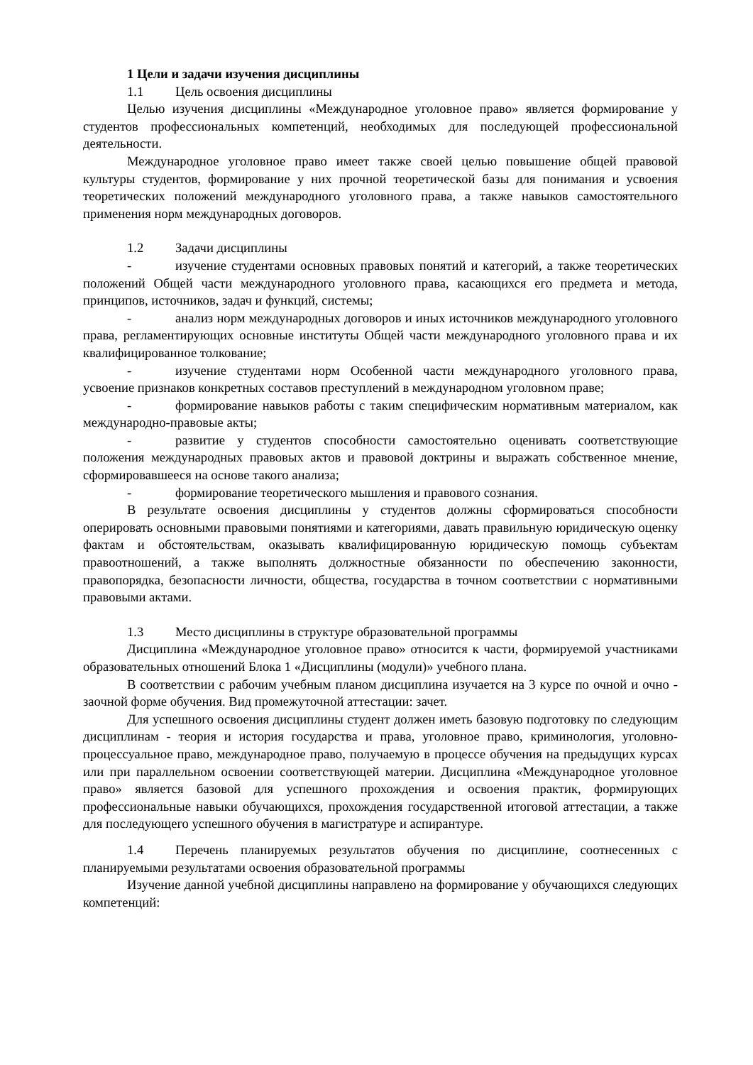1 Цели и задачи изучения дисциплины
1.1 Цель освоения дисциплины
Целью изучения дисциплины «Международное уголовное право» является формирование у студентов профессиональных компетенций, необходимых для последующей профессиональной деятельности.
Международное уголовное право имеет также своей целью повышение общей правовой культуры студентов, формирование у них прочной теоретической базы для понимания и усвоения теоретических положений международного уголовного права, а также навыков самостоятельного применения норм международных договоров.
1.2 Задачи дисциплины
- изучение студентами основных правовых понятий и категорий, а также теоретических положений Общей части международного уголовного права, касающихся его предмета и метода, принципов, источников, задач и функций, системы;
- анализ норм международных договоров и иных источников международного уголовного права, регламентирующих основные институты Общей части международного уголовного права и их квалифицированное толкование;
- изучение студентами норм Особенной части международного уголовного права, усвоение признаков конкретных составов преступлений в международном уголовном праве;
- формирование навыков работы с таким специфическим нормативным материалом, как международно-правовые акты;
- развитие у студентов способности самостоятельно оценивать соответствующие положения международных правовых актов и правовой доктрины и выражать собственное мнение, сформировавшееся на основе такого анализа;
- формирование теоретического мышления и правового сознания.
В результате освоения дисциплины у студентов должны сформироваться способности оперировать основными правовыми понятиями и категориями, давать правильную юридическую оценку фактам и обстоятельствам, оказывать квалифицированную юридическую помощь субъектам правоотношений, а также выполнять должностные обязанности по обеспечению законности, правопорядка, безопасности личности, общества, государства в точном соответствии с нормативными правовыми актами.
1.3 Место дисциплины в структуре образовательной программы
Дисциплина «Международное уголовное право» относится к части, формируемой участниками образовательных отношений Блока 1 «Дисциплины (модули)» учебного плана.
В соответствии с рабочим учебным планом дисциплина изучается на 3 курсе по очной и очно - заочной форме обучения. Вид промежуточной аттестации: зачет.
Для успешного освоения дисциплины студент должен иметь базовую подготовку по следующим дисциплинам - теория и история государства и права, уголовное право, криминология, уголовно-процессуальное право, международное право, получаемую в процессе обучения на предыдущих курсах или при параллельном освоении соответствующей материи. Дисциплина «Международное уголовное право» является базовой для успешного прохождения и освоения практик, формирующих профессиональные навыки обучающихся, прохождения государственной итоговой аттестации, а также для последующего успешного обучения в магистратуре и аспирантуре.
1.4 Перечень планируемых результатов обучения по дисциплине, соотнесенных с планируемыми результатами освоения образовательной программы
Изучение данной учебной дисциплины направлено на формирование у обучающихся следующих компетенций: